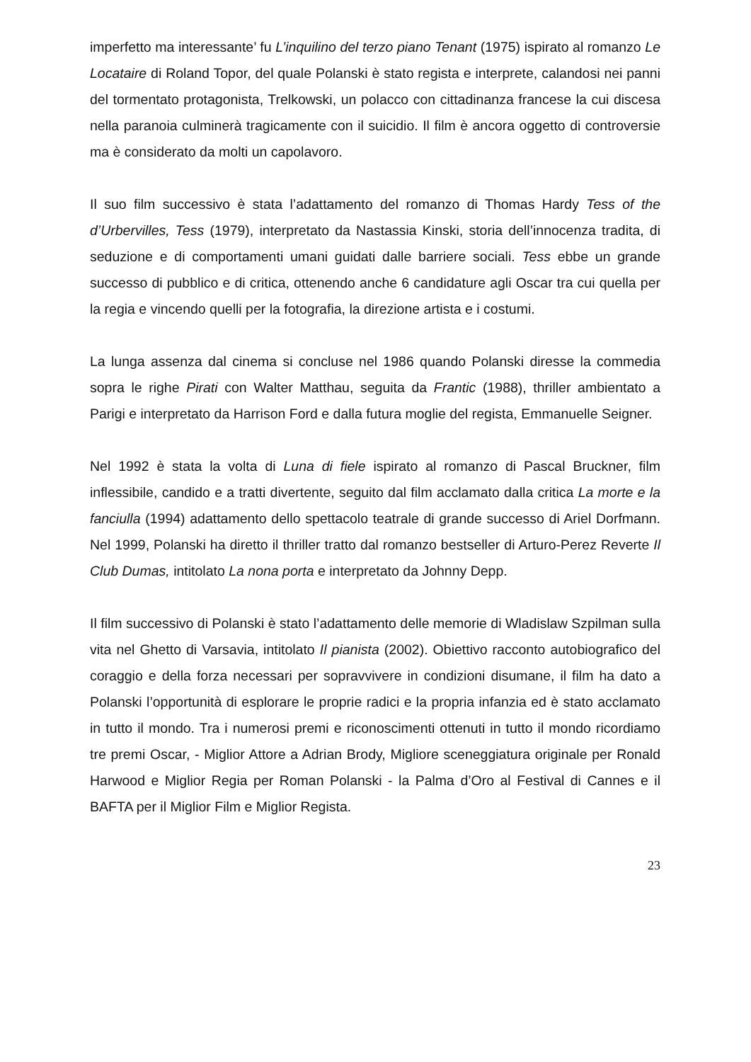imperfetto ma interessante’ fu L’inquilino del terzo piano Tenant (1975) ispirato al romanzo Le Locataire di Roland Topor, del quale Polanski è stato regista e interprete, calandosi nei panni del tormentato protagonista, Trelkowski, un polacco con cittadinanza francese la cui discesa nella paranoia culminerà tragicamente con il suicidio. Il film è ancora oggetto di controversie ma è considerato da molti un capolavoro.
Il suo film successivo è stata l’adattamento del romanzo di Thomas Hardy Tess of the d’Urbervilles, Tess (1979), interpretato da Nastassia Kinski, storia dell’innocenza tradita, di seduzione e di comportamenti umani guidati dalle barriere sociali. Tess ebbe un grande successo di pubblico e di critica, ottenendo anche 6 candidature agli Oscar tra cui quella per la regia e vincendo quelli per la fotografia, la direzione artista e i costumi.
La lunga assenza dal cinema si concluse nel 1986 quando Polanski diresse la commedia sopra le righe Pirati con Walter Matthau, seguita da Frantic (1988), thriller ambientato a Parigi e interpretato da Harrison Ford e dalla futura moglie del regista, Emmanuelle Seigner.
Nel 1992 è stata la volta di Luna di fiele ispirato al romanzo di Pascal Bruckner, film inflessibile, candido e a tratti divertente, seguito dal film acclamato dalla critica La morte e la fanciulla (1994) adattamento dello spettacolo teatrale di grande successo di Ariel Dorfmann. Nel 1999, Polanski ha diretto il thriller tratto dal romanzo bestseller di Arturo-Perez Reverte Il Club Dumas, intitolato La nona porta e interpretato da Johnny Depp.
Il film successivo di Polanski è stato l’adattamento delle memorie di Wladislaw Szpilman sulla vita nel Ghetto di Varsavia, intitolato Il pianista (2002). Obiettivo racconto autobiografico del coraggio e della forza necessari per sopravvivere in condizioni disumane, il film ha dato a Polanski l’opportunità di esplorare le proprie radici e la propria infanzia ed è stato acclamato in tutto il mondo. Tra i numerosi premi e riconoscimenti ottenuti in tutto il mondo ricordiamo tre premi Oscar, - Miglior Attore a Adrian Brody, Migliore sceneggiatura originale per Ronald Harwood e Miglior Regia per Roman Polanski - la Palma d’Oro al Festival di Cannes e il BAFTA per il Miglior Film e Miglior Regista.
23